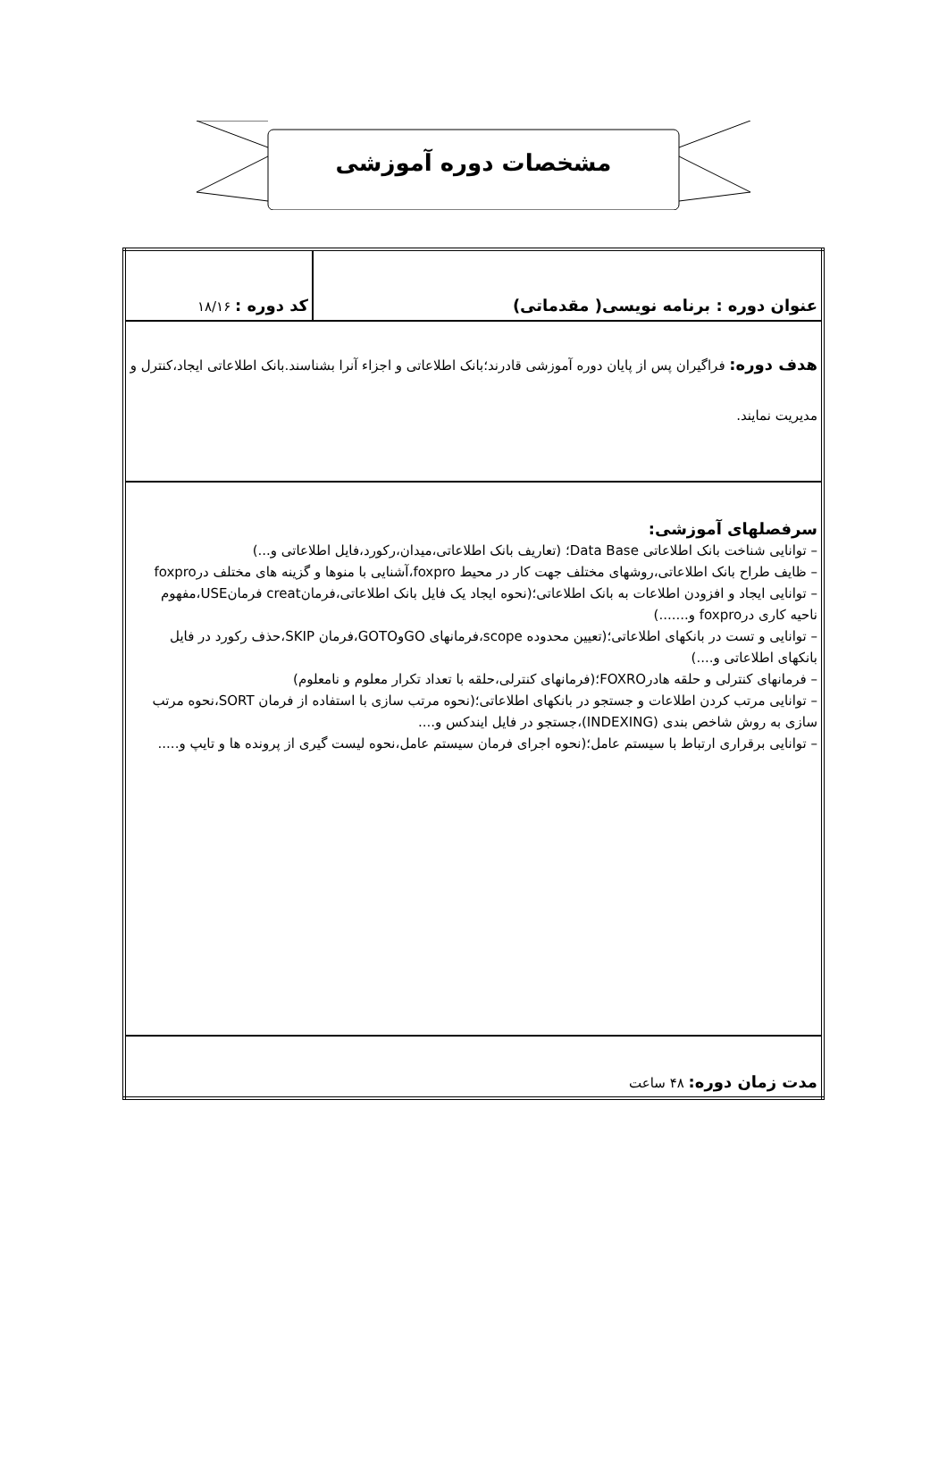مشخصات دوره آموزشی
| عنوان دوره : برنامه نویسی( مقدماتی) | کد دوره : ۱۸/۱۶ |
| هدف دوره: فراگیران پس از پایان دوره آموزشی قادرند؛بانک اطلاعاتی و اجزاء آنرا بشناسند.بانک اطلاعاتی ایجاد،کنترل و مدیریت نمایند. | |
| سرفصلهای آموزشی: – توانایی شناخت بانک اطلاعاتی Data Base؛ (تعاریف بانک اطلاعاتی،میدان،رکورد،فایل اطلاعاتی و...) – ظایف طراح بانک اطلاعاتی،روشهای مختلف جهت کار در محیط foxpro،آشنایی با منوها و گزینه های مختلف درfoxpro – توانایی ایجاد و افزودن اطلاعات به بانک اطلاعاتی؛(نحوه ایجاد یک فایل بانک اطلاعاتی،فرمانcreat فرمانUSE،مفهوم ناحیه کاری درfoxpro و.......) – توانایی و تست در بانکهای اطلاعاتی؛(تعیین محدوده scope،فرمانهای GOوGOTO،فرمان SKIP،حذف رکورد در فایل بانکهای اطلاعاتی و....) – فرمانهای کنترلی و حلقه هادرFOXRO؛(فرمانهای کنترلی،حلقه با تعداد تکرار معلوم و نامعلوم) – توانایی مرتب کردن اطلاعات و جستجو در بانکهای اطلاعاتی؛(نحوه مرتب سازی با استفاده از فرمان SORT،نحوه مرتب سازی به روش شاخص بندی (INDEXING)،جستجو در فایل ایندکس و.... – توانایی برقراری ارتباط با سیستم عامل؛(نحوه اجرای فرمان سیستم عامل،نحوه لیست گیری از پرونده ها و تایپ و..... | |
| مدت زمان دوره: ۴۸ ساعت | |